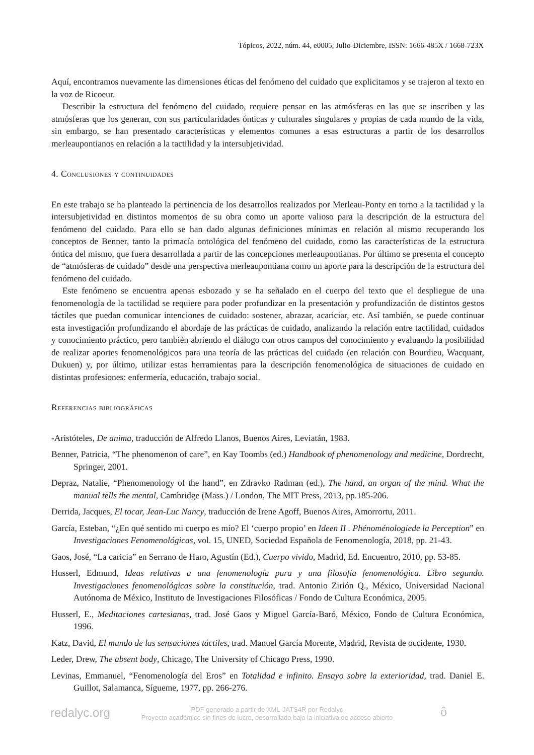Tópicos, 2022, núm. 44, e0005, Julio-Diciembre, ISSN: 1666-485X / 1668-723X
Aquí, encontramos nuevamente las dimensiones éticas del fenómeno del cuidado que explicitamos y se trajeron al texto en la voz de Ricoeur.
Describir la estructura del fenómeno del cuidado, requiere pensar en las atmósferas en las que se inscriben y las atmósferas que los generan, con sus particularidades ónticas y culturales singulares y propias de cada mundo de la vida, sin embargo, se han presentado características y elementos comunes a esas estructuras a partir de los desarrollos merleaupontianos en relación a la tactilidad y la intersubjetividad.
4. Conclusiones y continuidades
En este trabajo se ha planteado la pertinencia de los desarrollos realizados por Merleau-Ponty en torno a la tactilidad y la intersubjetividad en distintos momentos de su obra como un aporte valioso para la descripción de la estructura del fenómeno del cuidado. Para ello se han dado algunas definiciones mínimas en relación al mismo recuperando los conceptos de Benner, tanto la primacía ontológica del fenómeno del cuidado, como las características de la estructura óntica del mismo, que fuera desarrollada a partir de las concepciones merleaupontianas. Por último se presenta el concepto de “atmósferas de cuidado” desde una perspectiva merleaupontiana como un aporte para la descripción de la estructura del fenómeno del cuidado.
Este fenómeno se encuentra apenas esbozado y se ha señalado en el cuerpo del texto que el despliegue de una fenomenología de la tactilidad se requiere para poder profundizar en la presentación y profundización de distintos gestos táctiles que puedan comunicar intenciones de cuidado: sostener, abrazar, acariciar, etc. Así también, se puede continuar esta investigación profundizando el abordaje de las prácticas de cuidado, analizando la relación entre tactilidad, cuidados y conocimiento práctico, pero también abriendo el diálogo con otros campos del conocimiento y evaluando la posibilidad de realizar aportes fenomenológicos para una teoría de las prácticas del cuidado (en relación con Bourdieu, Wacquant, Dukuen) y, por último, utilizar estas herramientas para la descripción fenomenológica de situaciones de cuidado en distintas profesiones: enfermería, educación, trabajo social.
Referencias bibliográficas
-Aristóteles, De anima, traducción de Alfredo Llanos, Buenos Aires, Leviatán, 1983.
Benner, Patricia, “The phenomenon of care”, en Kay Toombs (ed.) Handbook of phenomenology and medicine, Dordrecht, Springer, 2001.
Depraz, Natalie, “Phenomenology of the hand”, en Zdravko Radman (ed.), The hand, an organ of the mind. What the manual tells the mental, Cambridge (Mass.) / London, The MIT Press, 2013, pp.185-206.
Derrida, Jacques, El tocar, Jean-Luc Nancy, traducción de Irene Agoff, Buenos Aires, Amorrortu, 2011.
García, Esteban, “¿En qué sentido mi cuerpo es mío? El ‘cuerpo propio’ en Ideen II . Phénoménologiede la Perception” en Investigaciones Fenomenológicas, vol. 15, UNED, Sociedad Española de Fenomenología, 2018, pp. 21-43.
Gaos, José, “La caricia” en Serrano de Haro, Agustín (Ed.), Cuerpo vivido, Madrid, Ed. Encuentro, 2010, pp. 53-85.
Husserl, Edmund, Ideas relativas a una fenomenología pura y una filosofía fenomenológica. Libro segundo. Investigaciones fenomenológicas sobre la constitución, trad. Antonio Zirión Q., México, Universidad Nacional Autónoma de México, Instituto de Investigaciones Filosóficas / Fondo de Cultura Económica, 2005.
Husserl, E., Meditaciones cartesianas, trad. José Gaos y Miguel García-Baró, México, Fondo de Cultura Económica, 1996.
Katz, David, El mundo de las sensaciones táctiles, trad. Manuel García Morente, Madrid, Revista de occidente, 1930.
Leder, Drew, The absent body, Chicago, The University of Chicago Press, 1990.
Levinas, Emmanuel, “Fenomenología del Eros” en Totalidad e infinito. Ensayo sobre la exterioridad, trad. Daniel E. Guillot, Salamanca, Sígueme, 1977, pp. 266-276.
redalyc.org
PDF generado a partir de XML-JATS4R por Redalyc
Proyecto académico sin fines de lucro, desarrollado bajo la iniciativa de acceso abierto
ô